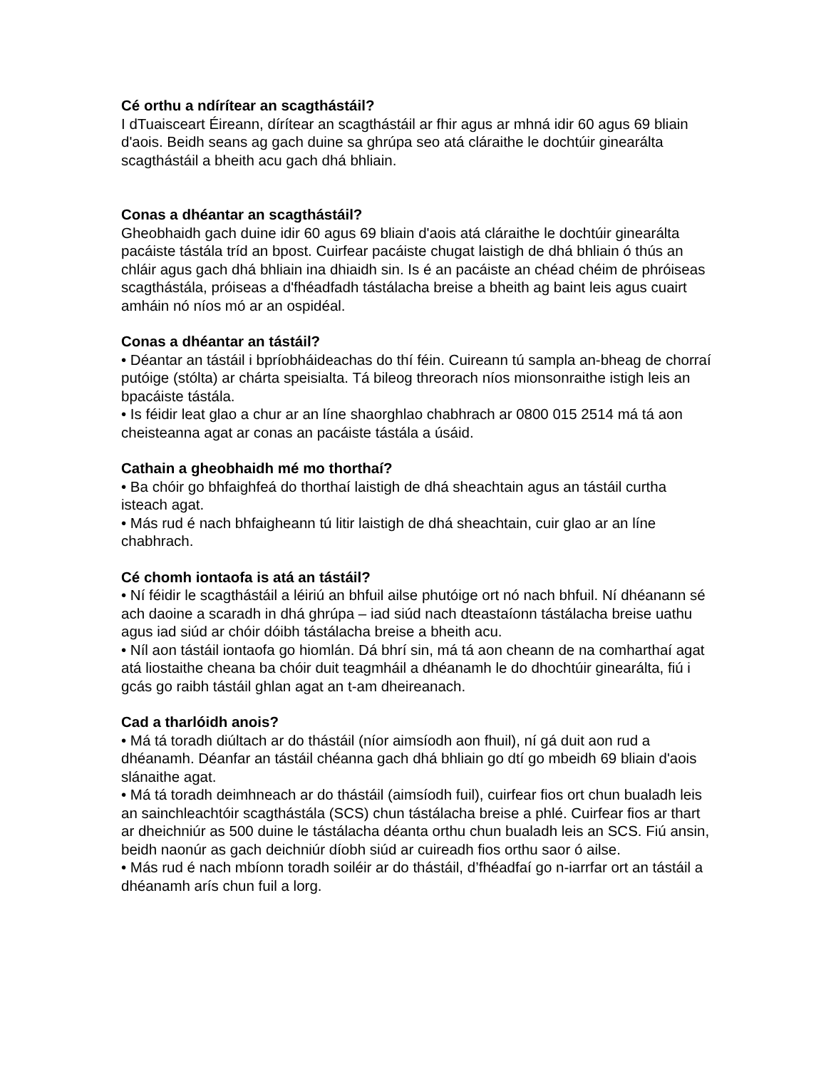Cé orthu a ndírítear an scagthástáil?
I dTuaisceart Éireann, dírítear an scagthástáil ar fhir agus ar mhná idir 60 agus 69 bliain d'aois. Beidh seans ag gach duine sa ghrúpa seo atá cláraithe le dochtúir ginearálta scagthástáil a bheith acu gach dhá bhliain.
Conas a dhéantar an scagthástáil?
Gheobhaidh gach duine idir 60 agus 69 bliain d'aois atá cláraithe le dochtúir ginearálta pacáiste tástála tríd an bpost. Cuirfear pacáiste chugat laistigh de dhá bhliain ó thús an chláir agus gach dhá bhliain ina dhiaidh sin. Is é an pacáiste an chéad chéim de phróiseas scagthástála, próiseas a d'fhéadfadh tástálacha breise a bheith ag baint leis agus cuairt amháin nó níos mó ar an ospidéal.
Conas a dhéantar an tástáil?
• Déantar an tástáil i bpríobháideachas do thí féin. Cuireann tú sampla an-bheag de chorraí putóige (stólta) ar chárta speisialta. Tá bileog threorach níos mionsonraithe istigh leis an bpacáiste tástála.
• Is féidir leat glao a chur ar an líne shaorghlao chabhrach ar 0800 015 2514 má tá aon cheisteanna agat ar conas an pacáiste tástála a úsáid.
Cathain a gheobhaidh mé mo thorthaí?
• Ba chóir go bhfaighfeá do thorthaí laistigh de dhá sheachtain agus an tástáil curtha isteach agat.
• Más rud é nach bhfaigheann tú litir laistigh de dhá sheachtain, cuir glao ar an líne chabhrach.
Cé chomh iontaofa is atá an tástáil?
• Ní féidir le scagthástáil a léiriú an bhfuil ailse phutóige ort nó nach bhfuil. Ní dhéanann sé ach daoine a scaradh in dhá ghrúpa – iad siúd nach dteastaíonn tástálacha breise uathu agus iad siúd ar chóir dóibh tástálacha breise a bheith acu.
• Níl aon tástáil iontaofa go hiomlán. Dá bhrí sin, má tá aon cheann de na comharthaí agat atá liostaithe cheana ba chóir duit teagmháil a dhéanamh le do dhochtúir ginearálta, fiú i gcás go raibh tástáil ghlan agat an t-am dheireanach.
Cad a tharlóidh anois?
• Má tá toradh diúltach ar do thástáil (níor aimsíodh aon fhuil), ní gá duit aon rud a dhéanamh. Déanfar an tástáil chéanna gach dhá bhliain go dtí go mbeidh 69 bliain d'aois slánaithe agat.
• Má tá toradh deimhneach ar do thástáil (aimsíodh fuil), cuirfear fios ort chun bualadh leis an sainchleachtóir scagthástála (SCS) chun tástálacha breise a phlé. Cuirfear fios ar thart ar dheichniúr as 500 duine le tástálacha déanta orthu chun bualadh leis an SCS. Fiú ansin, beidh naonúr as gach deichniúr díobh siúd ar cuireadh fios orthu saor ó ailse.
• Más rud é nach mbíonn toradh soiléir ar do thástáil, d’fhéadfaí go n-iarrfar ort an tástáil a dhéanamh arís chun fuil a lorg.